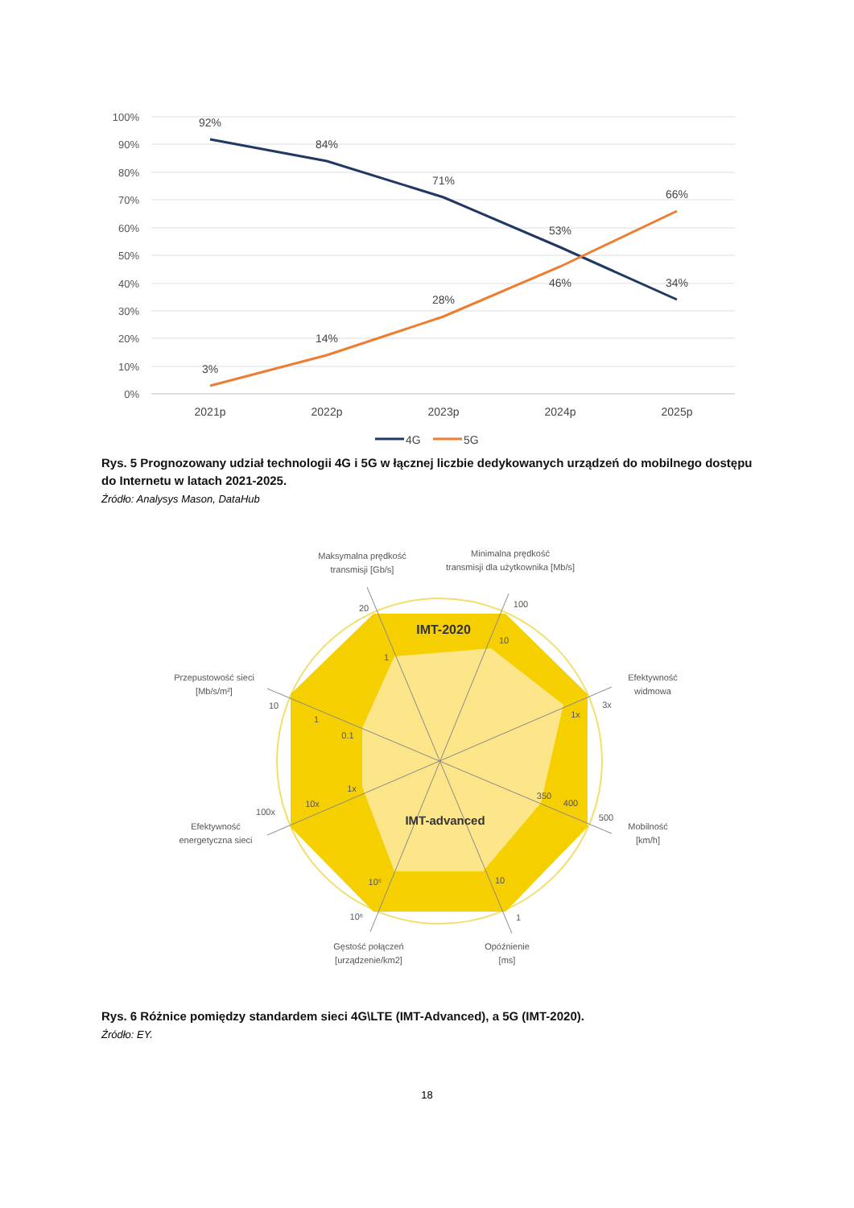100%
90%
80%
70%
60%
50%
40%
30%
20%
10%
0%
92%
84%
71%
53%
34%
3%
14%
28%
46%
66%
2021p
2022p
2023p
2024p
2025p
4G
5G
Rys. 5 Prognozowany udział technologii 4G i 5G w łącznej liczbie dedykowanych urządzeń do mobilnego dostępu do Internetu w latach 2021-2025.
Źródło: Analysys Mason, DataHub
Maksymalna prędkość
transmisji [Gb/s]
Minimalna prędkość
transmisji dla użytkownika [Mb/s]
Efektywność
widmowa
Mobilność
[km/h]
Opóźnienie
[ms]
Gęstość połączeń
[urządzenie/km2]
Efektywność
energetyczna sieci
Przepustowość sieci
[Mb/s/m²]
20
100
3x
500
1
10⁶
100x
10
1
10
1x
400
350
10
10⁵
10x
1x
1
0.1
IMT-2020
IMT-advanced
Rys. 6 Różnice pomiędzy standardem sieci 4G\LTE (IMT-Advanced), a 5G (IMT-2020).
Źródło: EY.
18